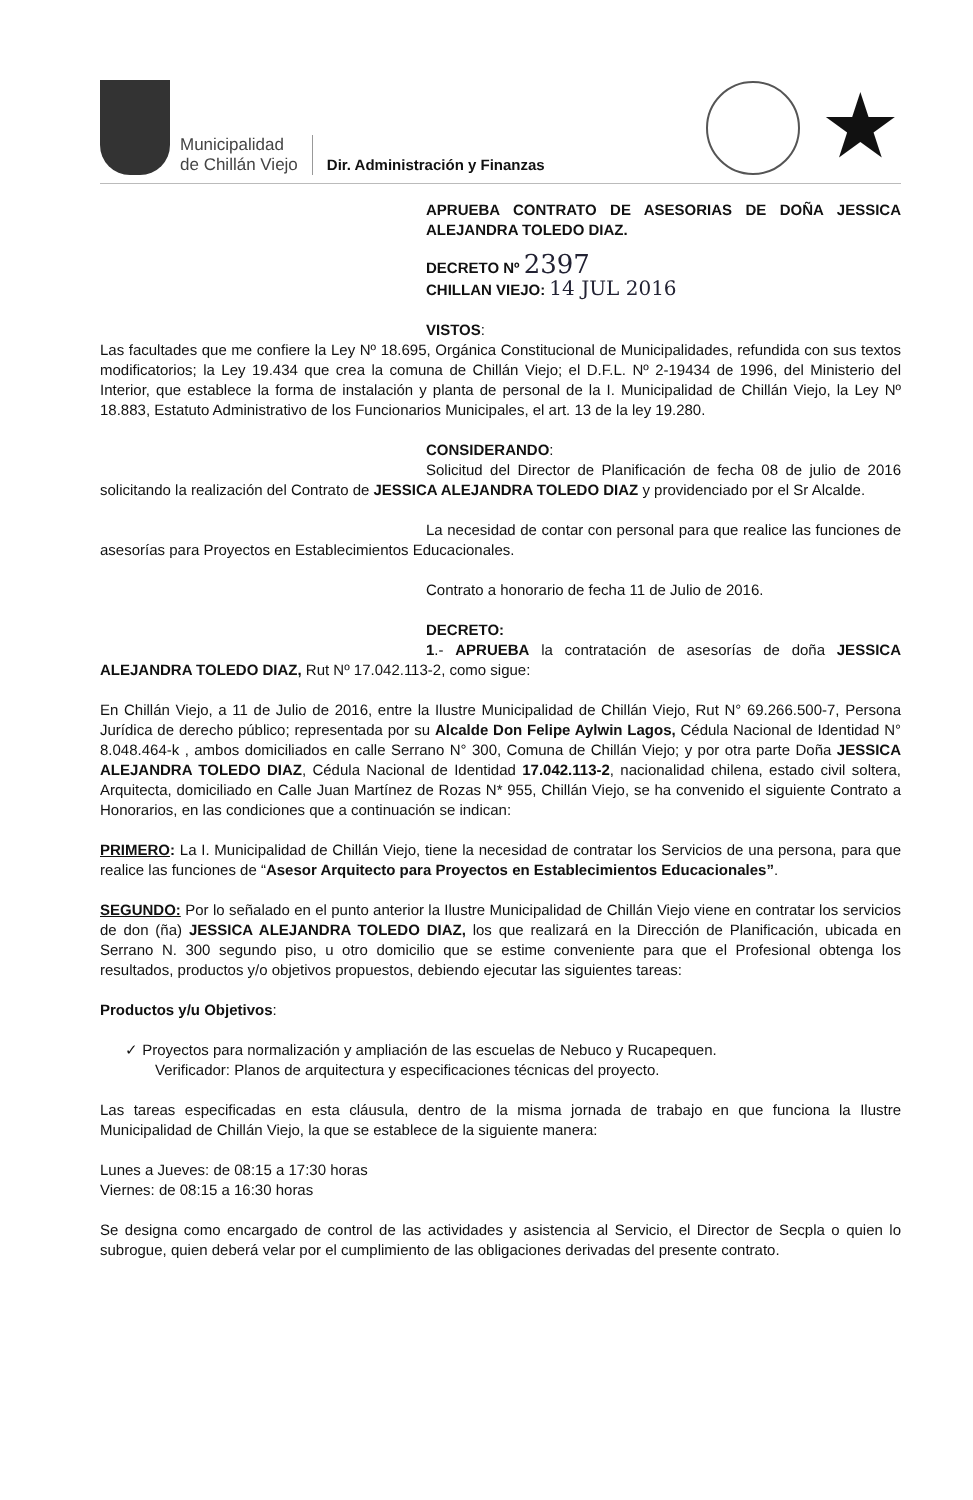Municipalidad
de Chillán Viejo
Dir. Administración y Finanzas
★
APRUEBA CONTRATO DE ASESORIAS DE DOÑA JESSICA ALEJANDRA TOLEDO DIAZ.
DECRETO Nº 2397
CHILLAN VIEJO: 14 JUL 2016
VISTOS:
Las facultades que me confiere la Ley Nº 18.695, Orgánica Constitucional de Municipalidades, refundida con sus textos modificatorios; la Ley 19.434 que crea la comuna de Chillán Viejo; el D.F.L. Nº 2-19434 de 1996, del Ministerio del Interior, que establece la forma de instalación y planta de personal de la I. Municipalidad de Chillán Viejo, la Ley Nº 18.883, Estatuto Administrativo de los Funcionarios Municipales, el art. 13 de la ley 19.280.
CONSIDERANDO:
Solicitud del Director de Planificación de fecha 08 de julio de 2016 solicitando la realización del Contrato de JESSICA ALEJANDRA TOLEDO DIAZ y providenciado por el Sr Alcalde.
La necesidad de contar con personal para que realice las funciones de asesorías para Proyectos en Establecimientos Educacionales.
Contrato a honorario de fecha 11 de Julio de 2016.
DECRETO:
1.- APRUEBA la contratación de asesorías de doña JESSICA ALEJANDRA TOLEDO DIAZ, Rut Nº 17.042.113-2, como sigue:
En Chillán Viejo, a 11 de Julio de 2016, entre la Ilustre Municipalidad de Chillán Viejo, Rut N° 69.266.500-7, Persona Jurídica de derecho público; representada por su Alcalde Don Felipe Aylwin Lagos, Cédula Nacional de Identidad N° 8.048.464-k , ambos domiciliados en calle Serrano N° 300, Comuna de Chillán Viejo; y por otra parte Doña JESSICA ALEJANDRA TOLEDO DIAZ, Cédula Nacional de Identidad 17.042.113-2, nacionalidad chilena, estado civil soltera, Arquitecta, domiciliado en Calle Juan Martínez de Rozas N* 955, Chillán Viejo, se ha convenido el siguiente Contrato a Honorarios, en las condiciones que a continuación se indican:
PRIMERO: La I. Municipalidad de Chillán Viejo, tiene la necesidad de contratar los Servicios de una persona, para que realice las funciones de “Asesor Arquitecto para Proyectos en Establecimientos Educacionales”.
SEGUNDO: Por lo señalado en el punto anterior la Ilustre Municipalidad de Chillán Viejo viene en contratar los servicios de don (ña) JESSICA ALEJANDRA TOLEDO DIAZ, los que realizará en la Dirección de Planificación, ubicada en Serrano N. 300 segundo piso, u otro domicilio que se estime conveniente para que el Profesional obtenga los resultados, productos y/o objetivos propuestos, debiendo ejecutar las siguientes tareas:
Productos y/u Objetivos:
✓ Proyectos para normalización y ampliación de las escuelas de Nebuco y Rucapequen.
Verificador: Planos de arquitectura y especificaciones técnicas del proyecto.
Las tareas especificadas en esta cláusula, dentro de la misma jornada de trabajo en que funciona la Ilustre Municipalidad de Chillán Viejo, la que se establece de la siguiente manera:
Lunes a Jueves: de 08:15 a 17:30 horas
Viernes: de 08:15 a 16:30 horas
Se designa como encargado de control de las actividades y asistencia al Servicio, el Director de Secpla o quien lo subrogue, quien deberá velar por el cumplimiento de las obligaciones derivadas del presente contrato.